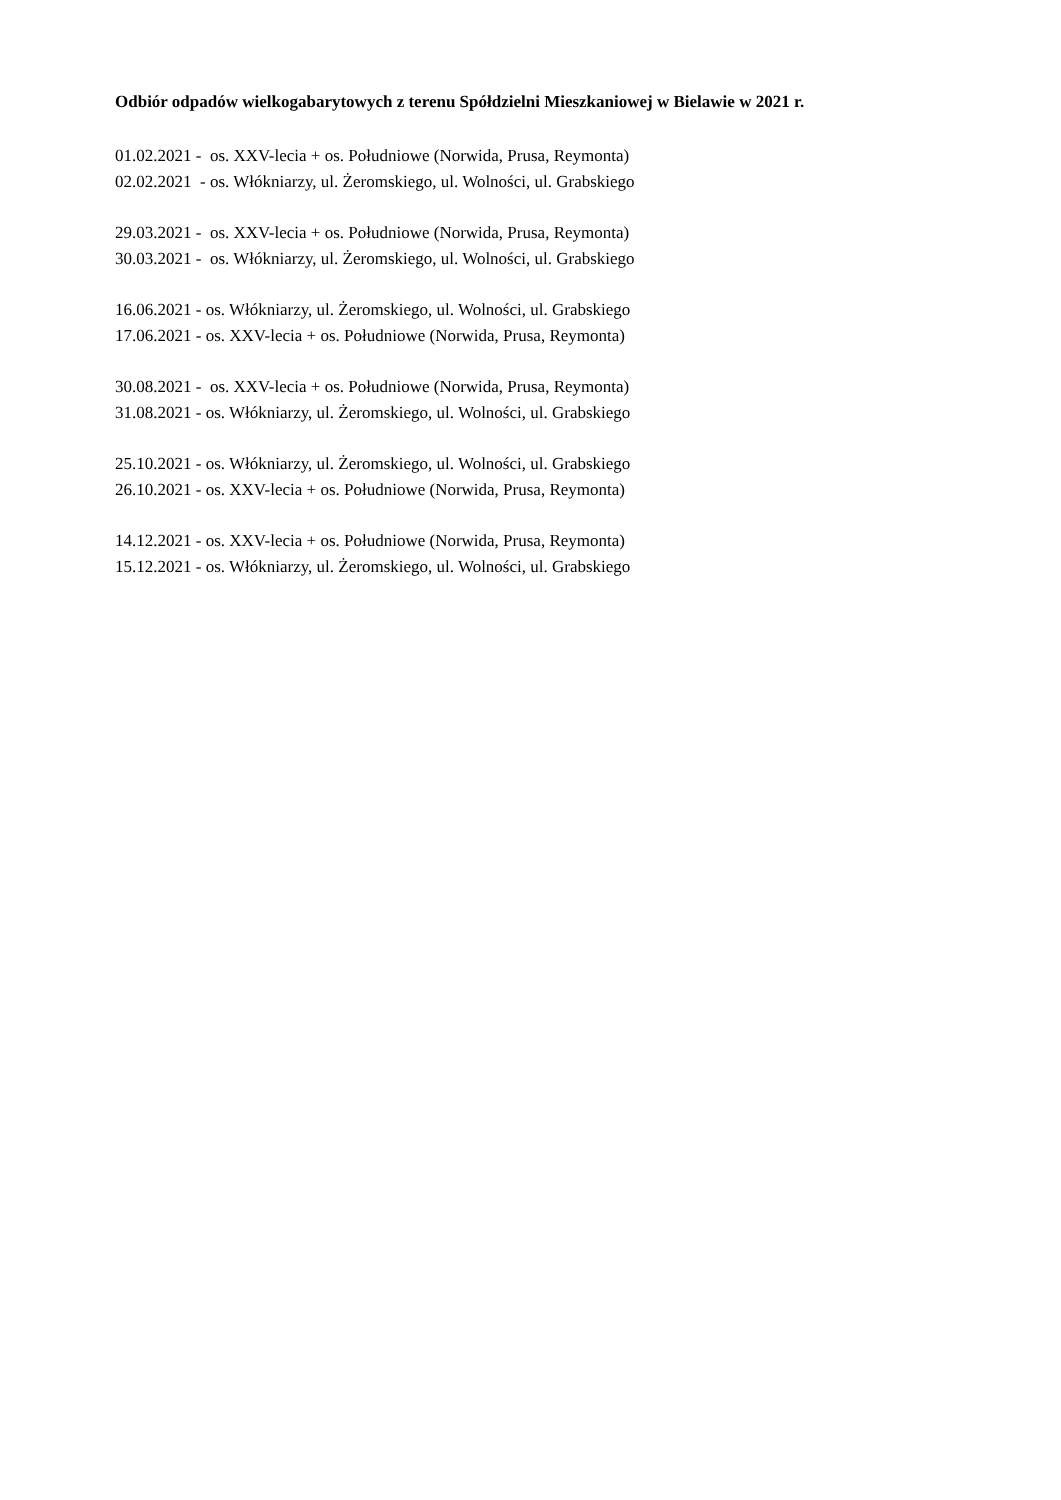Odbiór odpadów wielkogabarytowych z terenu Spółdzielni Mieszkaniowej w Bielawie w 2021 r.
01.02.2021 - os. XXV-lecia + os. Południowe (Norwida, Prusa, Reymonta)
02.02.2021 - os. Włókniarzy, ul. Żeromskiego, ul. Wolności, ul. Grabskiego
29.03.2021 - os. XXV-lecia + os. Południowe (Norwida, Prusa, Reymonta)
30.03.2021 - os. Włókniarzy, ul. Żeromskiego, ul. Wolności, ul. Grabskiego
16.06.2021 - os. Włókniarzy, ul. Żeromskiego, ul. Wolności, ul. Grabskiego
17.06.2021 - os. XXV-lecia + os. Południowe (Norwida, Prusa, Reymonta)
30.08.2021 - os. XXV-lecia + os. Południowe (Norwida, Prusa, Reymonta)
31.08.2021 - os. Włókniarzy, ul. Żeromskiego, ul. Wolności, ul. Grabskiego
25.10.2021 - os. Włókniarzy, ul. Żeromskiego, ul. Wolności, ul. Grabskiego
26.10.2021 - os. XXV-lecia + os. Południowe (Norwida, Prusa, Reymonta)
14.12.2021 - os. XXV-lecia + os. Południowe (Norwida, Prusa, Reymonta)
15.12.2021 - os. Włókniarzy, ul. Żeromskiego, ul. Wolności, ul. Grabskiego